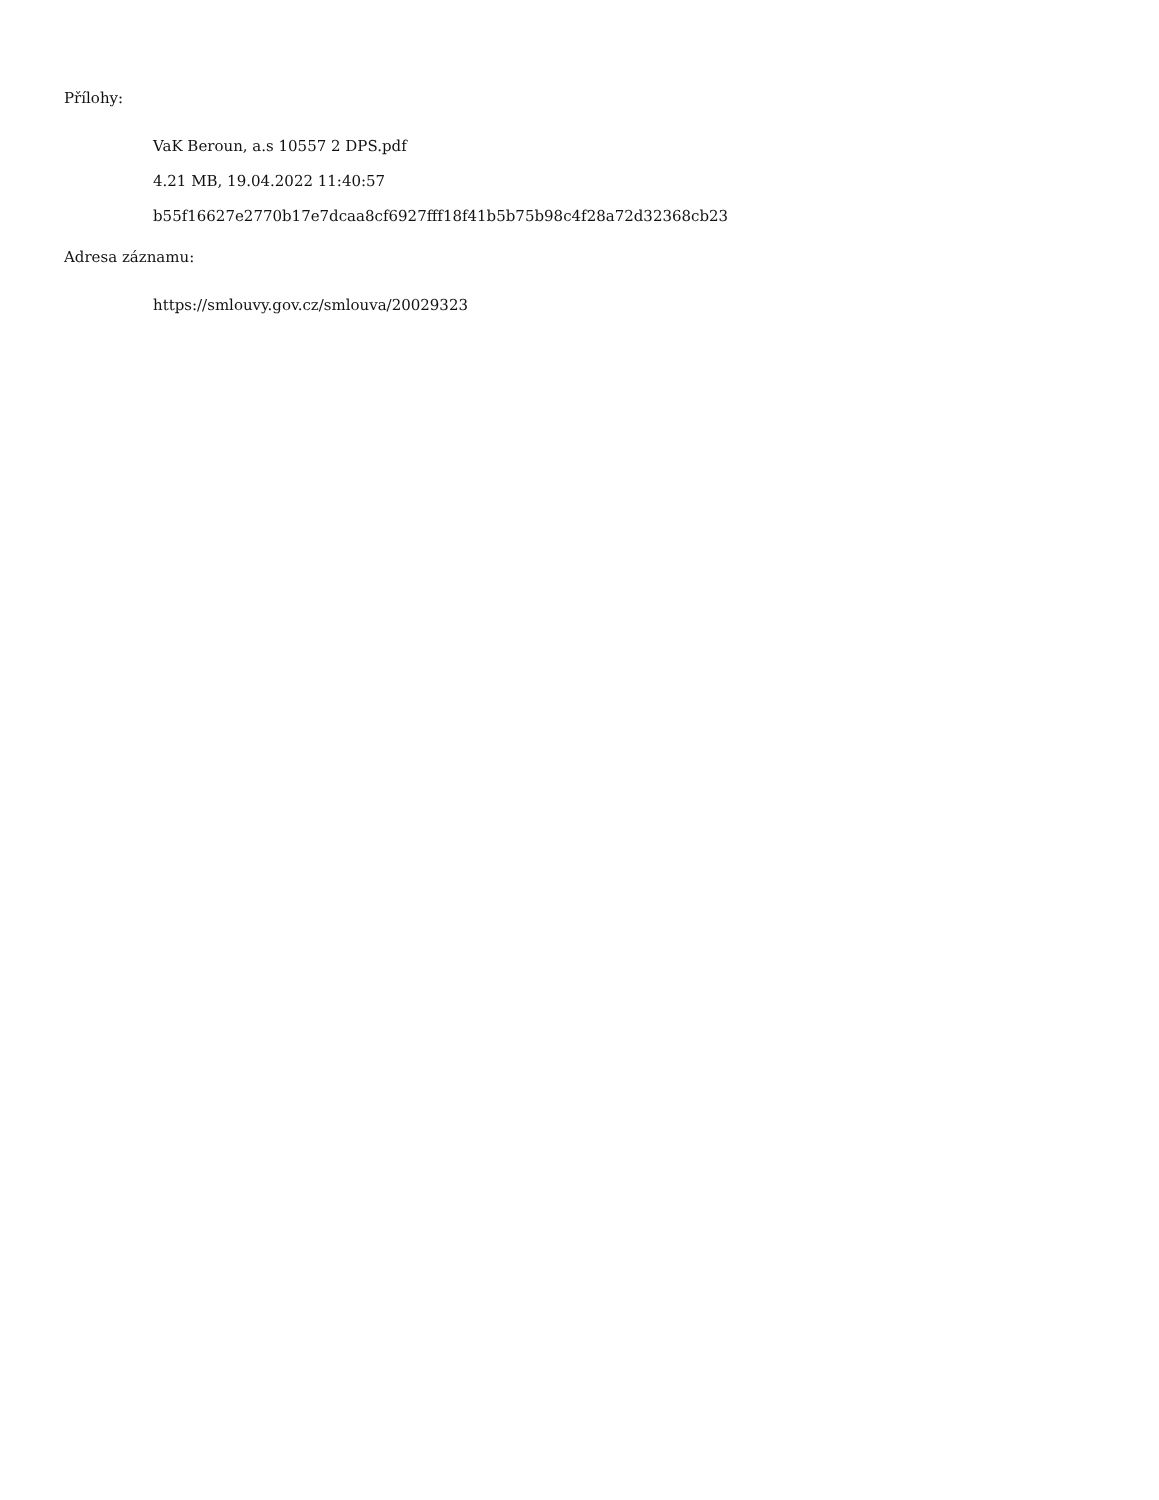Přílohy:
VaK Beroun, a.s 10557 2 DPS.pdf
4.21 MB, 19.04.2022 11:40:57
b55f16627e2770b17e7dcaa8cf6927fff18f41b5b75b98c4f28a72d32368cb23
Adresa záznamu:
https://smlouvy.gov.cz/smlouva/20029323